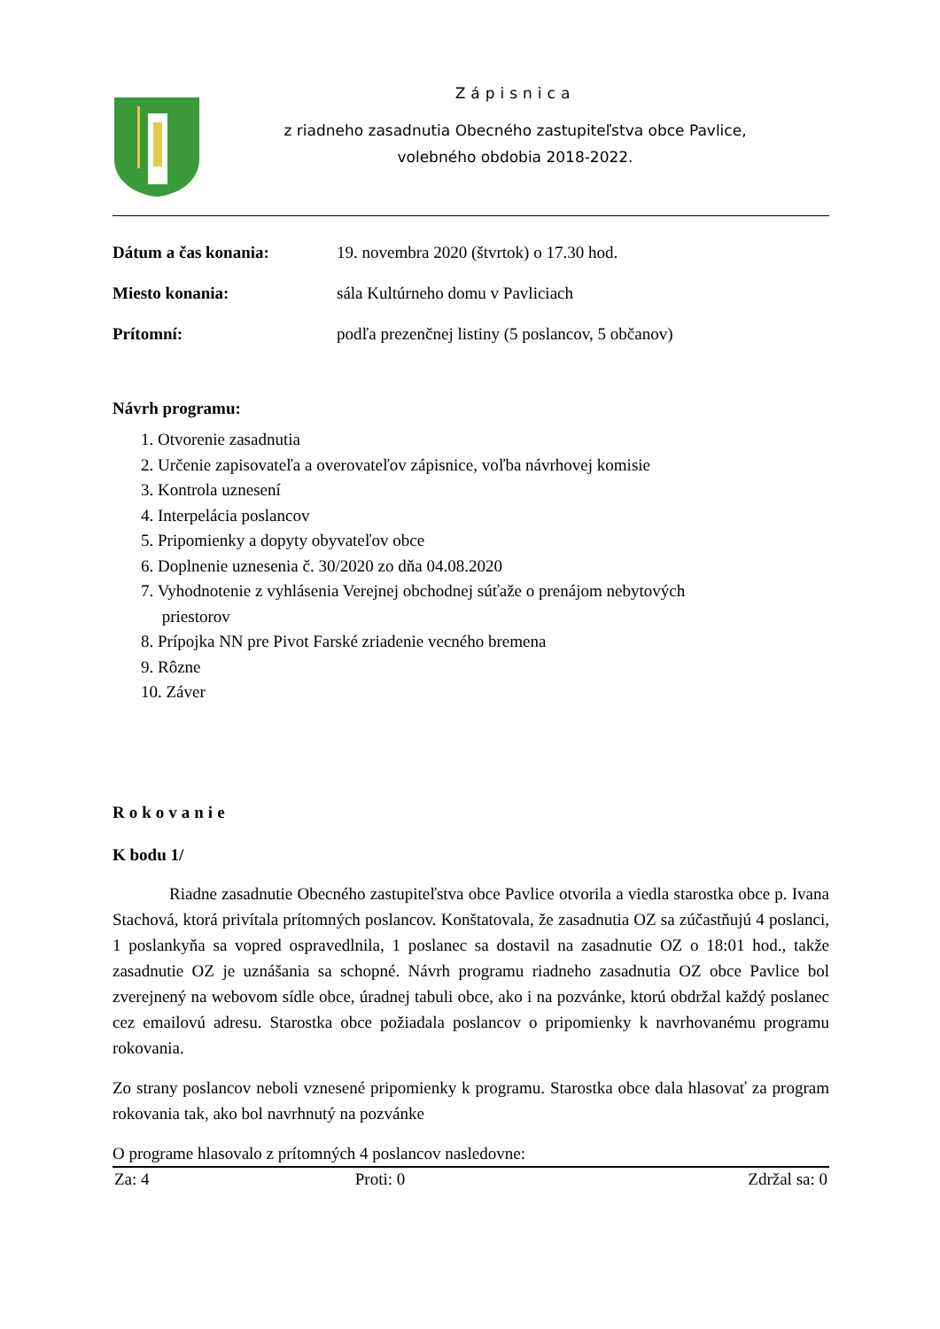Zápisnica
z riadneho zasadnutia Obecného zastupiteľstva obce Pavlice,
volebného obdobia 2018-2022.
Dátum a čas konania: 19. novembra 2020 (štvrtok) o 17.30 hod.
Miesto konania: sála Kultúrneho domu v Pavliciach
Prítomní: podľa prezenčnej listiny (5 poslancov, 5 občanov)
Návrh programu:
1. Otvorenie zasadnutia
2. Určenie zapisovateľa a overovateľov zápisnice, voľba návrhovej komisie
3. Kontrola uznesení
4. Interpelácia poslancov
5. Pripomienky a dopyty obyvateľov obce
6. Doplnenie uznesenia č. 30/2020 zo dňa 04.08.2020
7. Vyhodnotenie z vyhlásenia Verejnej obchodnej súťaže o prenájom nebytových
priestorov
8. Prípojka NN pre Pivot Farské zriadenie vecného bremena
9. Rôzne
10. Záver
Rokovanie
K bodu 1/
Riadne zasadnutie Obecného zastupiteľstva obce Pavlice otvorila a viedla starostka obce p. Ivana Stachová, ktorá privítala prítomných poslancov. Konštatovala, že zasadnutia OZ sa zúčastňujú 4 poslanci, 1 poslankyňa sa vopred ospravedlnila, 1 poslanec sa dostavil na zasadnutie OZ o 18:01 hod., takže zasadnutie OZ je uznášania sa schopné. Návrh programu riadneho zasadnutia OZ obce Pavlice bol zverejnený na webovom sídle obce, úradnej tabuli obce, ako i na pozvánke, ktorú obdržal každý poslanec cez emailovú adresu. Starostka obce požiadala poslancov o pripomienky k navrhovanému programu rokovania.
Zo strany poslancov neboli vznesené pripomienky k programu. Starostka obce dala hlasovať za program rokovania tak, ako bol navrhnutý na pozvánke
O programe hlasovalo z prítomných 4 poslancov nasledovne:
| Za: 4 | Proti: 0 | Zdržal sa: 0 |